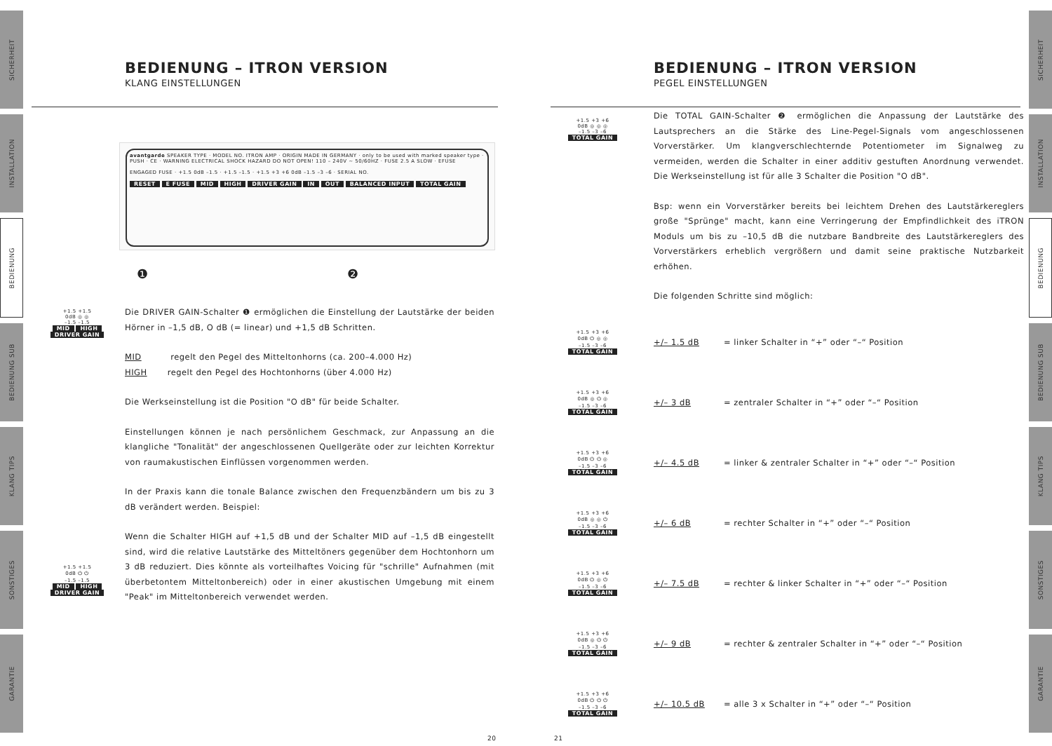SICHERHEIT
INSTALLATION
BEDIENUNG
BEDIENUNG SUB
KLANG TIPS
SONSTIGES
GARANTIE
SICHERHEIT
INSTALLATION
BEDIENUNG
BEDIENUNG SUB
KLANG TIPS
SONSTIGES
GARANTIE
BEDIENUNG – ITRON VERSION
KLANG EINSTELLUNGEN
avantgarde SPEAKER TYPE · MODEL NO. ITRON AMP · ORIGIN MADE IN GERMANY · only to be used with marked speaker type · PUSH · CE · WARNING ELECTRICAL SHOCK HAZARD DO NOT OPEN! 110 – 240V ~ 50/60HZ · FUSE 2.5 A SLOW · EFUSE
ENGAGED FUSE · +1.5 0dB –1.5 · +1.5 –1.5 · +1.5 +3 +6 0dB –1.5 –3 –6 · SERIAL NO.
RESET E FUSE MID HIGH DRIVER GAIN IN OUT BALANCED INPUT TOTAL GAIN
❶ ❷
+1.5 +1.5
0dB ◎ ◎
–1.5 –1.5
MID HIGH
DRIVER GAIN
+1.5 +1.5
0dB ⏻ ⏻
–1.5 –1.5
MID HIGH
DRIVER GAIN
Die DRIVER GAIN-Schalter ❶ ermöglichen die Einstellung der Lautstärke der beiden Hörner in –1,5 dB, O dB (= linear) und +1,5 dB Schritten.
MID regelt den Pegel des Mitteltonhorns (ca. 200–4.000 Hz)
HIGH regelt den Pegel des Hochtonhorns (über 4.000 Hz)
Die Werkseinstellung ist die Position "O dB" für beide Schalter.
Einstellungen können je nach persönlichem Geschmack, zur Anpassung an die klangliche "Tonalität" der angeschlossenen Quellgeräte oder zur leichten Korrektur von raumakustischen Einflüssen vorgenommen werden.
In der Praxis kann die tonale Balance zwischen den Frequenzbändern um bis zu 3 dB verändert werden. Beispiel:
Wenn die Schalter HIGH auf +1,5 dB und der Schalter MID auf –1,5 dB eingestellt sind, wird die relative Lautstärke des Mitteltöners gegenüber dem Hochtonhorn um 3 dB reduziert. Dies könnte als vorteilhaftes Voicing für "schrille" Aufnahmen (mit überbetontem Mitteltonbereich) oder in einer akustischen Umgebung mit einem "Peak" im Mitteltonbereich verwendet werden.
20
BEDIENUNG – ITRON VERSION
PEGEL EINSTELLUNGEN
+1.5 +3 +6
0dB ◎ ◎ ◎
–1.5 –3 –6
TOTAL GAIN
Die TOTAL GAIN-Schalter ❷ ermöglichen die Anpassung der Lautstärke des Lautsprechers an die Stärke des Line-Pegel-Signals vom angeschlossenen Vorverstärker. Um klangverschlechternde Potentiometer im Signalweg zu vermeiden, werden die Schalter in einer additiv gestuften Anordnung verwendet. Die Werkseinstellung ist für alle 3 Schalter die Position "O dB".
Bsp: wenn ein Vorverstärker bereits bei leichtem Drehen des Lautstärkereglers große "Sprünge" macht, kann eine Verringerung der Empfindlichkeit des iTRON Moduls um bis zu –10,5 dB die nutzbare Bandbreite des Lautstärkereglers des Vorverstärkers erheblich vergrößern und damit seine praktische Nutzbarkeit erhöhen.
Die folgenden Schritte sind möglich:
+1.5 +3 +6
0dB ⏻ ◎ ◎
–1.5 –3 –6
TOTAL GAIN
+/– 1.5 dB
= linker Schalter in “+” oder “–“ Position
+1.5 +3 +6
0dB ◎ ⏻ ◎
–1.5 –3 –6
TOTAL GAIN
+/– 3 dB
= zentraler Schalter in “+” oder “–“ Position
+1.5 +3 +6
0dB ⏻ ⏻ ◎
–1.5 –3 –6
TOTAL GAIN
+/– 4.5 dB
= linker & zentraler Schalter in “+” oder “–“ Position
+1.5 +3 +6
0dB ◎ ◎ ⏻
–1.5 –3 –6
TOTAL GAIN
+/– 6 dB
= rechter Schalter in “+” oder “–“ Position
+1.5 +3 +6
0dB ⏻ ◎ ⏻
–1.5 –3 –6
TOTAL GAIN
+/– 7.5 dB
= rechter & linker Schalter in “+” oder “–“ Position
+1.5 +3 +6
0dB ◎ ⏻ ⏻
–1.5 –3 –6
TOTAL GAIN
+/– 9 dB
= rechter & zentraler Schalter in “+” oder “–“ Position
+1.5 +3 +6
0dB ⏻ ⏻ ⏻
–1.5 –3 –6
TOTAL GAIN
+/– 10.5 dB
= alle 3 x Schalter in “+” oder “–“ Position
21